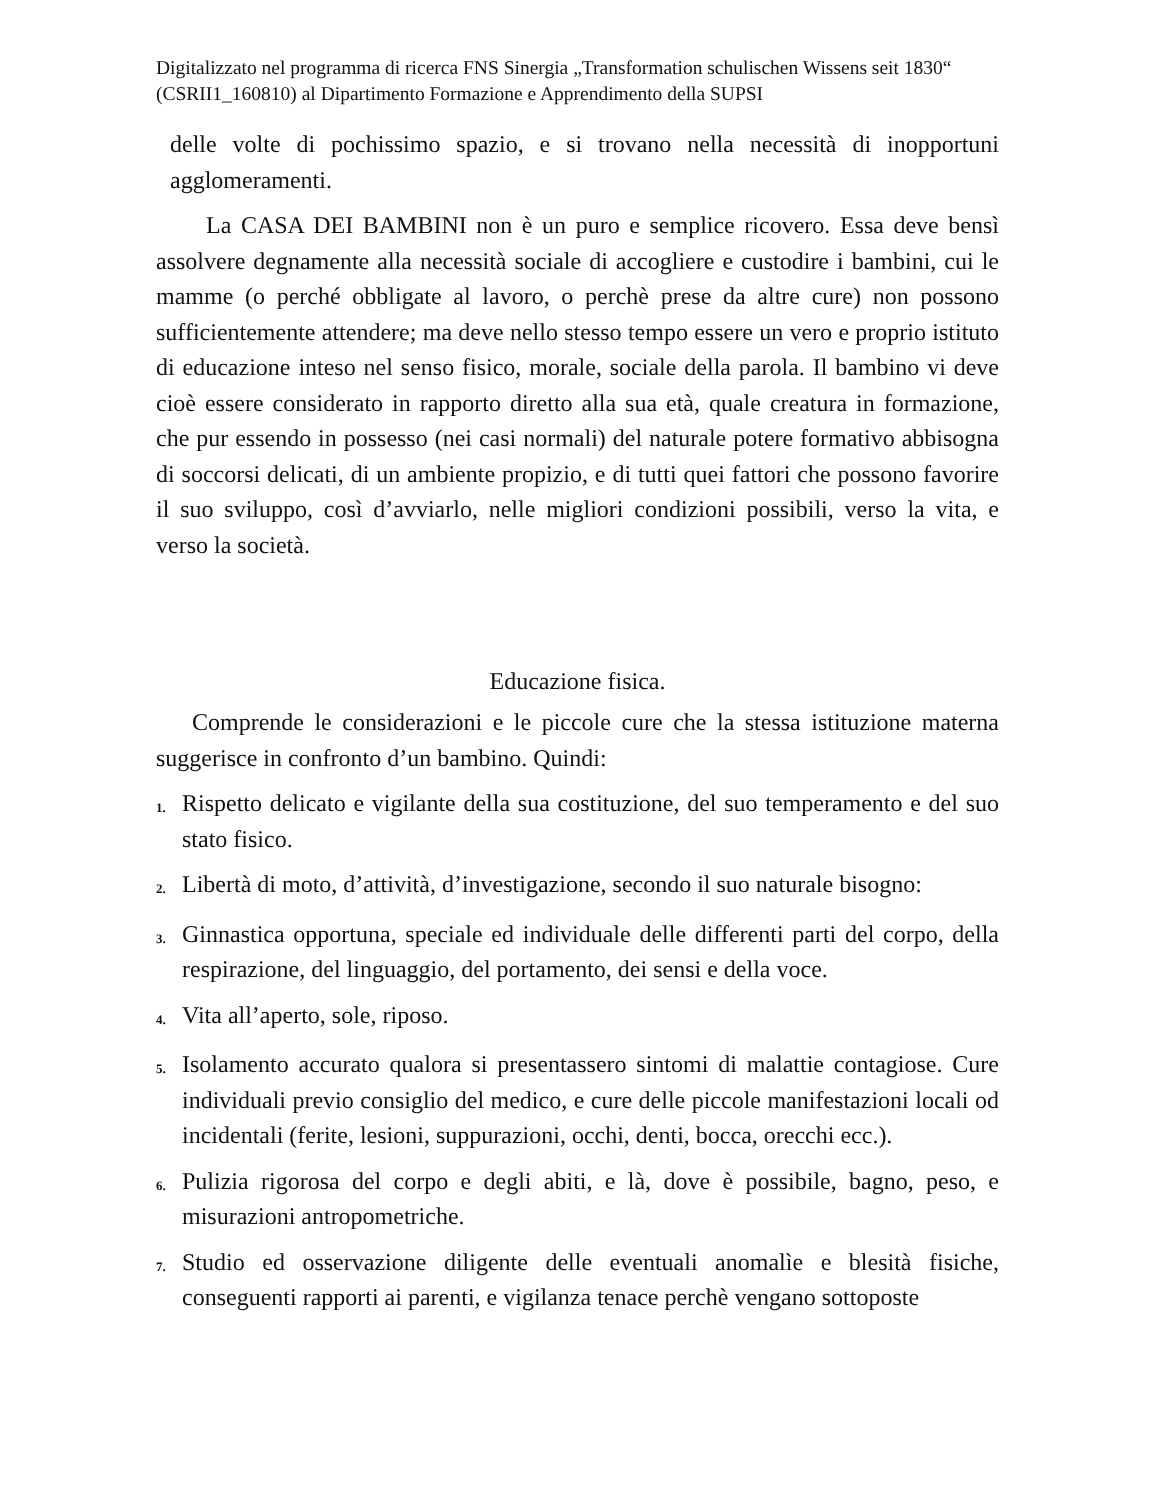Digitalizzato nel programma di ricerca FNS Sinergia „Transformation schulischen Wissens seit 1830“ (CSRII1_160810) al Dipartimento Formazione e Apprendimento della SUPSI
delle volte di pochissimo spazio, e si trovano nella necessità di inopportuni agglomeramenti.
La CASA DEI BAMBINI non è un puro e semplice ricovero. Essa deve bensì assolvere degnamente alla necessità sociale di accogliere e custodire i bambini, cui le mamme (o perché obbligate al lavoro, o perchè prese da altre cure) non possono sufficientemente attendere; ma deve nello stesso tempo essere un vero e proprio istituto di educazione inteso nel senso fisico, morale, sociale della parola. Il bambino vi deve cioè essere considerato in rapporto diretto alla sua età, quale creatura in formazione, che pur essendo in possesso (nei casi normali) del naturale potere formativo abbisogna di soccorsi delicati, di un ambiente propizio, e di tutti quei fattori che possono favorire il suo sviluppo, così d’avviarlo, nelle migliori condizioni possibili, verso la vita, e verso la società.
Educazione fisica.
Comprende le considerazioni e le piccole cure che la stessa istituzione materna suggerisce in confronto d’un bambino. Quindi:
1. Rispetto delicato e vigilante della sua costituzione, del suo temperamento e del suo stato fisico.
2. Libertà di moto, d’attività, d’investigazione, secondo il suo naturale bisogno:
3. Ginnastica opportuna, speciale ed individuale delle differenti parti del corpo, della respirazione, del linguaggio, del portamento, dei sensi e della voce.
4. Vita all’aperto, sole, riposo.
5. Isolamento accurato qualora si presentassero sintomi di malattie contagiose. Cure individuali previo consiglio del medico, e cure delle piccole manifestazioni locali od incidentali (ferite, lesioni, suppurazioni, occhi, denti, bocca, orecchi ecc.).
6. Pulizia rigorosa del corpo e degli abiti, e là, dove è possibile, bagno, peso, e misurazioni antropometriche.
7. Studio ed osservazione diligente delle eventuali anomalìe e blesità fisiche, conseguenti rapporti ai parenti, e vigilanza tenace perchè vengano sottoposte